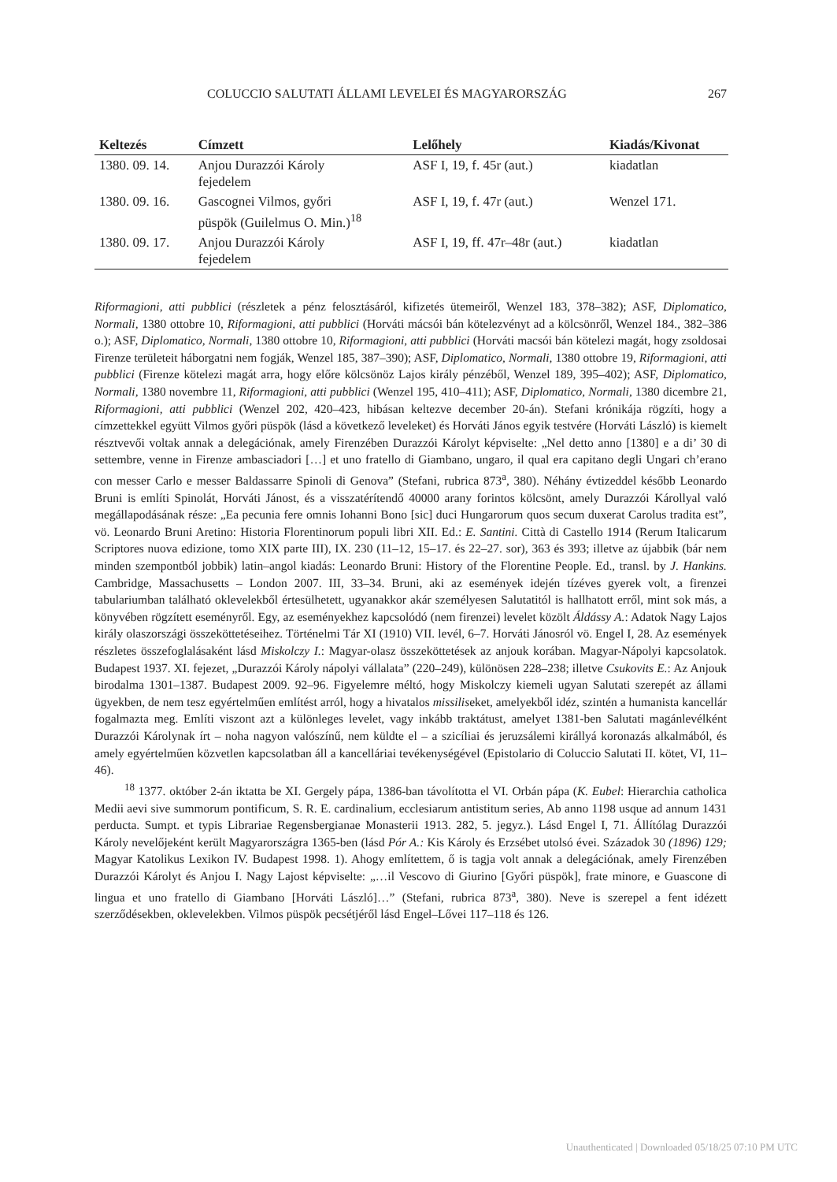COLUCCIO SALUTATI ÁLLAMI LEVELEI ÉS MAGYARORSZÁG 267
| Keltezés | Címzett | Lelőhely | Kiadás/Kivonat |
| --- | --- | --- | --- |
| 1380. 09. 14. | Anjou Durazzói Károly fejedelem | ASF I, 19, f. 45r (aut.) | kiadatlan |
| 1380. 09. 16. | Gascognei Vilmos, győri püspök (Guilelmus O. Min.)<sup>18</sup> | ASF I, 19, f. 47r (aut.) | Wenzel 171. |
| 1380. 09. 17. | Anjou Durazzói Károly fejedelem | ASF I, 19, ff. 47r–48r (aut.) | kiadatlan |
Riformagioni, atti pubblici (részletek a pénz felosztásáról, kifizetés ütemeiről, Wenzel 183, 378–382); ASF, Diplomatico, Normali, 1380 ottobre 10, Riformagioni, atti pubblici (Horváti mácsói bán kötelezvényt ad a kölcsönről, Wenzel 184., 382–386 o.); ASF, Diplomatico, Normali, 1380 ottobre 10, Riformagioni, atti pubblici (Horváti macsói bán kötelezi magát, hogy zsoldosai Firenze területeit háborgatni nem fogják, Wenzel 185, 387–390); ASF, Diplomatico, Normali, 1380 ottobre 19, Riformagioni, atti pubblici (Firenze kötelezi magát arra, hogy előre kölcsönöz Lajos király pénzéből, Wenzel 189, 395–402); ASF, Diplomatico, Normali, 1380 novembre 11, Riformagioni, atti pubblici (Wenzel 195, 410–411); ASF, Diplomatico, Normali, 1380 dicembre 21, Riformagioni, atti pubblici (Wenzel 202, 420–423, hibásan keltezve december 20-án). Stefani krónikája rögzíti, hogy a címzettekkel együtt Vilmos győri püspök (lásd a következő leveleket) és Horváti János egyik testvére (Horváti László) is kiemelt résztvevői voltak annak a delegációnak, amely Firenzében Durazzói Károlyt képviselte: „Nel detto anno [1380] e a di’ 30 di settembre, venne in Firenze ambasciadori […] et uno fratello di Giambano, ungaro, il qual era capitano degli Ungari ch’erano con messer Carlo e messer Baldassarre Spinoli di Genova” (Stefani, rubrica 873<sup>a</sup>, 380). Néhány évtizeddel később Leonardo Bruni is említi Spinolát, Horváti Jánost, és a visszatérítendő 40000 arany forintos kölcsönt, amely Durazzói Károllyal való megállapodásának része: „Ea pecunia fere omnis Iohanni Bono [sic] duci Hungarorum quos secum duxerat Carolus tradita est”, vö. Leonardo Bruni Aretino: Historia Florentinorum populi libri XII. Ed.: E. Santini. Città di Castello 1914 (Rerum Italicarum Scriptores nuova edizione, tomo XIX parte III), IX. 230 (11–12, 15–17. és 22–27. sor), 363 és 393; illetve az újabbik (bár nem minden szempontból jobbik) latin–angol kiadás: Leonardo Bruni: History of the Florentine People. Ed., transl. by J. Hankins. Cambridge, Massachusetts – London 2007. III, 33–34. Bruni, aki az események idején tízéves gyerek volt, a firenzei tabulariumban található oklevelekből értesülhetett, ugyanakkor akár személyesen Salutatitól is hallhatott erről, mint sok más, a könyvében rögzített eseményről. Egy, az eseményekhez kapcsolódó (nem firenzei) levelet közölt Áldássy A.: Adatok Nagy Lajos király olaszországi összeköttetéseihez. Történelmi Tár XI (1910) VII. levél, 6–7. Horváti Jánosról vö. Engel I, 28. Az események részletes összefoglalásaként lásd Miskolczy I.: Magyar-olasz összeköttetések az anjouk korában. Magyar-Nápolyi kapcsolatok. Budapest 1937. XI. fejezet, „Durazzói Károly nápolyi vállalata” (220–249), különösen 228–238; illetve Csukovits E.: Az Anjouk birodalma 1301–1387. Budapest 2009. 92–96. Figyelemre méltó, hogy Miskolczy kiemeli ugyan Salutati szerepét az állami ügyekben, de nem tesz egyértelműen említést arról, hogy a hivatalos missiliseket, amelyekből idéz, szintén a humanista kancellár fogalmazta meg. Említi viszont azt a különleges levelet, vagy inkább traktátust, amelyet 1381-ben Salutati magánlevélként Durazzói Károlynak írt – noha nagyon valószínű, nem küldte el – a szicíliai és jeruzsálemi királlyá koronazás alkalmából, és amely egyértelműen közvetlen kapcsolatban áll a kancelláriai tevékenységével (Epistolario di Coluccio Salutati II. kötet, VI, 11–46).
<sup>18</sup> 1377. október 2-án iktatta be XI. Gergely pápa, 1386-ban távolította el VI. Orbán pápa (K. Eubel: Hierarchia catholica Medii aevi sive summorum pontificum, S. R. E. cardinalium, ecclesiarum antistitum series, Ab anno 1198 usque ad annum 1431 perducta. Sumpt. et typis Librariae Regensbergianae Monasterii 1913. 282, 5. jegyz.). Lásd Engel I, 71. Állítólag Durazzói Károly nevelőjeként került Magyarországra 1365-ben (lásd Pór A.: Kis Károly és Erzsébet utolsó évei. Századok 30 (1896) 129; Magyar Katolikus Lexikon IV. Budapest 1998. 1). Ahogy említettem, ő is tagja volt annak a delegációnak, amely Firenzében Durazzói Károlyt és Anjou I. Nagy Lajost képviselte: „…il Vescovo di Giurino [Győri püspök], frate minore, e Guascone di lingua et uno fratello di Giambano [Horváti László]…” (Stefani, rubrica 873<sup>a</sup>, 380). Neve is szerepel a fent idézett szerződésekben, oklevelekben. Vilmos püspök pecsétjéről lásd Engel–Lővei 117–118 és 126.
Unauthenticated | Downloaded 05/18/25 07:10 PM UTC